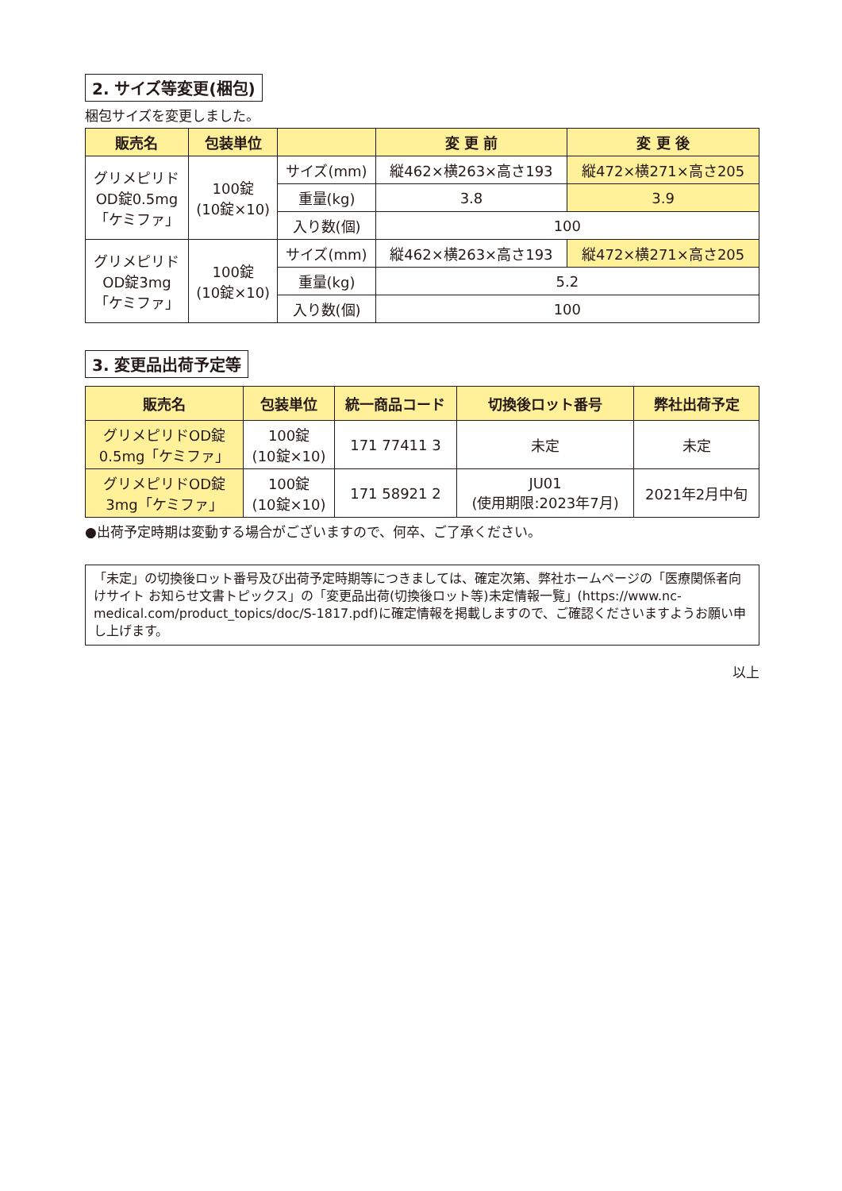2. サイズ等変更(梱包)
梱包サイズを変更しました。
| 販売名 | 包装単位 | | 変 更 前 | 変 更 後 |
| --- | --- | --- | --- | --- |
| グリメピリド OD錠0.5mg 「ケミファ」 | 100錠 (10錠×10) | サイズ(mm) | 縦462×横263×高さ193 | 縦472×横271×高さ205 |
| | | 重量(kg) | 3.8 | 3.9 |
| | | 入り数(個) | 100 | |
| グリメピリド OD錠3mg 「ケミファ」 | 100錠 (10錠×10) | サイズ(mm) | 縦462×横263×高さ193 | 縦472×横271×高さ205 |
| | | 重量(kg) | 5.2 | |
| | | 入り数(個) | 100 | |
3. 変更品出荷予定等
| 販売名 | 包装単位 | 統一商品コード | 切換後ロット番号 | 弊社出荷予定 |
| --- | --- | --- | --- | --- |
| グリメピリドOD錠 0.5mg「ケミファ」 | 100錠 (10錠×10) | 171 77411 3 | 未定 | 未定 |
| グリメピリドOD錠 3mg「ケミファ」 | 100錠 (10錠×10) | 171 58921 2 | JU01 (使用期限:2023年7月) | 2021年2月中旬 |
●出荷予定時期は変動する場合がございますので、何卒、ご了承ください。
「未定」の切換後ロット番号及び出荷予定時期等につきましては、確定次第、弊社ホームページの「医療関係者向けサイト お知らせ文書トピックス」の「変更品出荷(切換後ロット等)未定情報一覧」(https://www.nc-medical.com/product_topics/doc/S-1817.pdf)に確定情報を掲載しますので、ご確認くださいますようお願い申し上げます。
以上